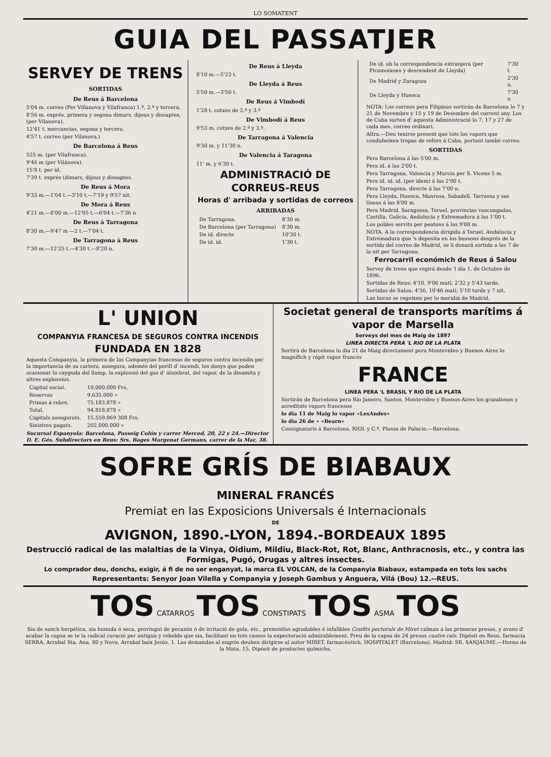LO SOMATENT
GUIA DEL PASSATJER
SERVEY DE TRENS
SORTIDAS
De Reus á Barcelona
5'04 m. correo (Per Villanova y Vilafranca) 1.ª, 2.ª y tercera.
8'56 m. exprés, primera y segona dimars, dijous y dissaptes, (per Vilanova).
12'41 t. mercancias, segona y tercera.
4'57 t. correo (per Vilanova.)
De Barcelona á Reus
525 m. (per Vilafranca).
9'46 m (per Vilánova).
15'8 t. per id.
7'39 t. exprés (dimars, dijous y dissaptes.
De Reus á Mora
9'33 m.—1'04 t.—3'10 t.—7'19 y 9'57 nit.
De Mora á Reus
4'21 m.—8'00 m.—12'05 t.—6'04 t.—7'36 n
De Reus á Tarragona
8'30 m.—9'47 m —2 t.—7'04 t.
De Tarragona á Reus
7'30 m.—12'25 t.—4'30 t.—8'20 n.
De Reus á Lleyda
8'10 m.—5'23 t.
De Lleyda á Reus
5'50 m.—3'50 t.
De Reus á Vimbodí
1'28 t. cotxes de 2.ª y 3.ª
De Vimbodí á Reus
9'53 m. cotxes de 2.ª y 3.ª.
De Tarragona á Valencia
9'30 m. y 11'30 n.
De Valencia á Taragona
11' m. y 6'30 t.
ADMINISTRACIÓ DE CORREUS-REUS
Horas d' arribada y sortidas de correos
ARRIBADAS
| De Tarragona. | 8'30 m. |
| De Barcelona (per Tarragona) | 8'30 m. |
| De id. directe | 10'30 t. |
| De id. id. | 1'30 t. |
| De id. ab la correspondencia extranjera (per Picamoixons y descendent de Lleyda) | 7'30 t. |
| De Madrid y Zaragoza | 2'30 n. |
| De Lleyda y Huesca | 7'30 n |
NOTA: Los correos pera Filipinas sortirán de Barcelona lo 7 y 21 de Novembre y 15 y 19 de Desembre del corrent any. Los de Cuba surten d' aquesta Administració lo 7, 17 y 27 de cada mes, correo ordinari.
Altra.—Deu tenirse present que tots los vapors que conduheixen tropas de refors á Cuba, portant també correo.
SORTIDAS
Pera Barcelona á las 5'00 m.
Pera id. á las 2'00 t.
Pera Tarragona, Valencia y Murcia per S. Vicens 5 m.
Pera id. id. id. (per idem) á las 2'00 t.
Pera Tarragona, directe á las 7'00 n.
Pera Lleyda, Huesca, Manresa, Sabadell, Tarrassa y sas líneas á las 8'00 m.
Pera Madrid, Saragossa, Teruel, provincias vascongadas, Castilla, Galicia, Andalucía y Extremadura á las 1'00 t.
Los pobles servits per peatons á las 9'00 m.
NOTA. A la correspondencia dirigida á Teruel, Andalucia y Extremadura que 's deposita en los bussons després de la sortida del correo de Madrid, se li donará sortida a las 7 de la nit per Tarragona.
Ferrocarril económich de Reus á Salou
Servey de trens que regirá desde 'l dia 1. de Octubre de 1896.
Sortidas de Reus: 4'10, 9'06 matí; 2'32 y 5'43 tarde.
Sortidas de Salou: 4'56, 10'46 matí; 5'10 tarde y 7 nit.
Las horas se regeixen per lo meridiá de Madrid.
L' UNION
COMPANYIA FRANCESA DE SEGUROS CONTRA INCENDIS
FUNDADA EN 1828
Aquesta Companyia, la primera de las Campanyias francesas de seguros contra incendis per la importancia de sa cartera, assegura, ademés del perill d' incendi, los danys que poden ocasionar la cayguda del llamp, la explossió del gas d' alumbrat, del vapor, de la dinamita y altres explossius.
| Capital social. | 10.000.000 Frs. |
| Reservas | 9.635.000 » |
| Primas á rebre. | 75.183.878 » |
| Total. | 94.818.878 » |
| Capitals assegurats. | 15.559.869 308 Frs. |
| Sinistres pagats. | 202.000.000 » |
Sucursal Espanyola: Barcelona, Passeig Colón y carrer Merced, 20, 22 y 24.—Director D. E. Gés. Subdirectors en Reus: Srs. Bages Margenat Germans, carrer de la Mar, 38.
Societat general de transports marítims á vapor de Marsella
Serveys del mes de Maig de 1897
LINEA DIRECTA PERA 'L RIO DE LA PLATA
Sortirá de Barcelona lo dia 21 de Maig directament pera Montevideo y Buenos Aires lo magnífich y rápit vapor francés
FRANCE
LINEA PERA 'L BRASIL Y RIO DE LA PLATA
Sortirán de Barcelona pera Rio Janeiro, Santos, Montevideo y Buenos-Aires los grandiosos y acreditats vapors francesos
lo dia 11 de Maig lo vapor «LesAndes»
lo dia 26 de » «Bearn»
Consignataris á Barcelona, RIOL y C.ª, Plassa de Palacio.—Barcelona.
SOFRE GRÍS DE BIABAUX
MINERAL FRANCÉS
Premiat en las Exposicions Universals é Internacionals
DE
AVIGNON, 1890.-LYON, 1894.-BORDEAUX 1895
Destrucció radical de las malaltias de la Vinya, Oidium, Mildiu, Black-Rot, Rot, Blanc, Anthracnosis, etc., y contra las Formigas, Pugó, Orugas y altres insectes.
Lo comprador deu, donchs, exigir, á fi de no ser enganyat, la marca EL VOLCAN, de la Companyia Biabaux, estampada en tots los sachs
Representants: Senyor Joan Vilella y Companyia y Joseph Gambus y Anguera, Vilá (Bou) 12.--REUS.
TOS CATARROS TOS CONSTIPATS TOS ASMA TOS
Sia de sanch herpética, sia humida ó seca, provingui de pecazón ó de irritació de gola, etc., prenentlos agradables é infalibles Confits pectorals de Miret calman á las primeras presas, y avans d' acabar la capsa se te la radical curació per antigua y rebelde que sia, facilitant en tots cassos la expectoració admirablement. Preu de la capsa de 24 presas cuatre rals. Dipósit en Reus, farmacia SERRA, Arrabal Sta. Ana, 80 y Nova, Arrabal baix Jesús, 1. Las demandas al engrós deuhen dirigirse al autor MIRET, farmacéutich, HOSPITALET (Barcelona). Madrid: SR. SANJAUME.—Horno de la Mata, 15, Dipósit de productes químichs.